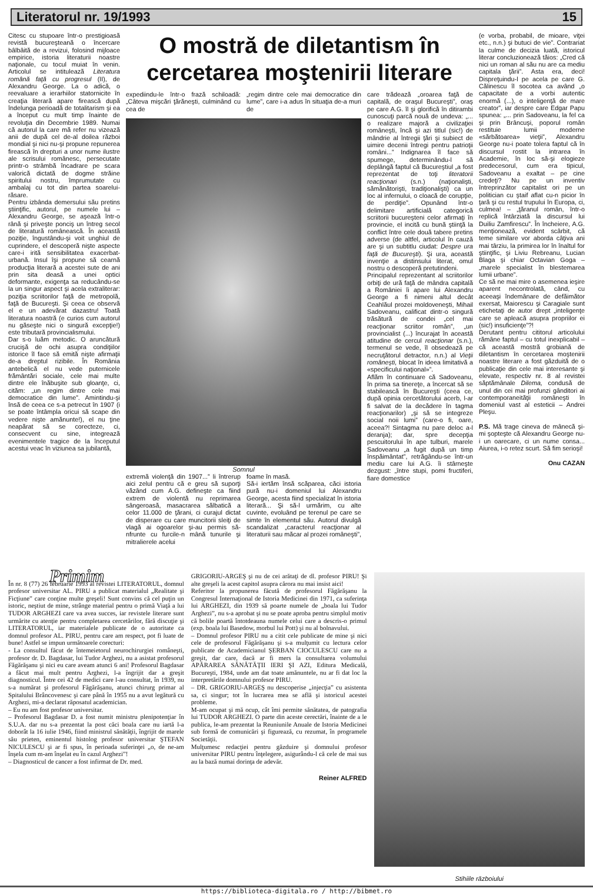Literatorul nr. 19/1993 15
Citesc cu stupoare într-o prestigioasă revistă bucureşteană o încercare bâlbâită de a revizui, folosind mijloace empirice, istoria literaturii noastre naţionale, cu tocul muiat în venin. Articolul se intitulează Literatura română faţă cu progresul (II), de Alexandru George. La o adică, o reevaluare a ierarhiilor statornicite în creaţia literară apare firească după îndelunga perioadă de totalitarism şi ea a început cu mult timp înainte de revoluţia din Decembrie 1989. Numai că autorul la care mă refer nu vizează anii de după cel de-al doilea război mondial şi nici nu-şi propune repunerea firească în drepturi a unor nume ilustre ale scrisului românesc, persecutate printr-o strâmbă încadrare pe scara valorică dictată de dogme străine spiritului nostru, împrumutate cu ambalaj cu tot din partea soarelui-răsare.
Pentru izbânda demersului său pretins ştiinţific, autorul, pe numele lui – Alexandru George, se aşează într-o rână şi priveşte ponciş un întreg secol de literatură românească. În această poziţie, îngustându-şi voit unghiul de cuprindere, el descoperă nişte aspecte care-i irită sensibilitatea exacerbat-urbană. Insul îşi propune să cearnă producţia literară a acestei sute de ani prin sita deasă a unei optici deformante, exigenţa sa reducându-se la un singur aspect şi acela extraliterar: poziţia scriitorilor faţă de metropolă, faţă de Bucureşti. Şi ceea ce observă el e un adevărat dazastru! Toată literatura noastră (e curios cum autorul nu găseşte nici o singură excepţie!) este tributară provincialismului.
Dar s-o luăm metodic. O aruncătură crucişă de ochi asupra condiţiilor istorice îl face să emită nişte afirmaţii de-a dreptul rizibile. În România antebelică el nu vede puternicele frământări sociale, cele mai multe dintre ele înăbuşite sub gloanţe, ci, cităm: „un regim dintre cele mai democratice din lume”. Amintindu-şi însă de ceea ce s-a petrecut în 1907 (i se poate întâmpla oricui să scape din vedere nişte amănunte!), el nu ţine neapărat să se corecteze, ci, consecvent cu sine, integrează evenimentele tragice de la începutul acestui veac în viziunea sa jubilantă,
O mostră de diletantism în cercetarea moştenirii literare
expediindu-le într-o frază schiloadă: „Câteva mişcări ţărăneşti, culminând cu cea de
„regim dintre cele mai democratice din lume”, care i-a adus în situaţia de-a muri de
Somnul
extremă violenţă din 1907...” li întrerup aici zelul pentru că e greu să suporţi văzând cum A.G. defineşte ca fiind extrem de violentă nu reprimarea sângeroasă, masacrarea sălbatică a celor 11.000 de ţărani, ci curajul dictat de disperare cu care muncitorii sleiţi de vlagă ai ogoarelor şi-au permis să-nfrunte cu furcile-n mână tunurile şi mitralierele acelui
foame în masă.
Să-i iertăm însă scăparea, căci istoria pură nu-i domeniul lui Alexandru George, acesta fiind specializat în istoria literară... Şi să-l urmărim, cu alte cuvinte, evoluând pe terenul pe care se simte în elementul său. Autorul divulgă scandalizat „caracterul reacţionar al literaturii sau măcar al prozei româneşti”,
care trădează „oroarea faţă de capitală, de oraşul Bucureşti”, oraş pe care A.G. îl şi glorifică în ditirambi cunoscuţi parcă nouă de undeva: „... o realizare majoră a civilizaţiei româneşti, încă şi azi titlul (sic!) de mândrie al întregii ţări şi subiect de uimire decenii întregi pentru patrioţii români...” Indignarea îl face să spumege, determinându-l să deplângă faptul că Bucureştiul „a fost reprezentat de toţi literatorii reacţionari (s.n.) (naţionalişti, sămănătorişti, tradiţionalişti) ca un loc al infernului, o cloacă de corupţie, de perdiţie”. Opunând într-o delimitare artificială categorică scriitorii bucureşteni celor afirmaţi în provincie, el incită cu bună ştiinţă la conflict între cele două tabere pretins adverse (de altfel, articolul în cauză are şi un subtitlu ciudat: Despre ura faţă de Bucureşti). Şi ura, această invenţie a distinsului literat, omul nostru o descoperă pretutindeni.
Principalul reprezentant al scriitorilor orbiţi de ură faţă de mândra capitală a României îi apare lui Alexandru George a fi nimeni altul decât Ceahlăul prozei moldoveneşti, Mihail Sadoveanu, calificat dintr-o singură trăsătură de condei „cel mai reacţionar scriitor român”, „un provincialist (...) încurajat în această atitudine de cercul reacţionar (s.n.), termenul se vede, îl obsedează pe necruţătorul detractor, n.n.) al Vieţii româneşti, blocat în ideea limitativă a «specificului naţional»”.
Aflăm în continuare că Sadoveanu, în prima sa tinereţe, a încercat să se stabilească în Bucureşti (ceea ce, după opinia cercetătorului acerb, l-ar fi salvat de la decădere în tagma reacţionarilor) „şi să se integreze social noii lumi” (care-o fi, oare, aceea?! Sintagma nu pare deloc a-l deranja); dar, spre decepţia pescuitorului în ape tulburi, marele Sadoveanu „a fugit după un timp înspăimântat”, retrăgându-se într-un mediu care lui A.G. îi stârneşte dezgust: „între stupi, pomi fructiferi, fiare domestice
(e vorba, probabil, de mioare, viţei etc., n.n.) şi butuci de vie”. Contrariat la culme de decizia luată, istoricul literar concluzionează tăios: „Cred că nici un roman al său nu are ca mediu capitala ţării”. Asta era, deci! Dispreţuindu-l pe acela pe care G. Călinescu îl socotea ca având „o capacitate de a vorbi autentic enormă (...), o inteligenţă de mare creator”, iar despre care Edgar Papu spunea: „... prin Sadoveanu, la fel ca şi prin Brâncuşi, poporul român restituie lumii moderne «sărbătoarea» vieţii”, Alexandru George nu-i poate tolera faptul că în discursul rostit la intrarea în Academie, în loc să-şi elogieze predecesorul, cum era tipicul, Sadoveanu a exaltat – pe cine credeţi? Nu pe un inventiv întreprinzător capitalist ori pe un politician cu ştaif aflat cu-n picior în ţară şi cu restul trupului în Europa, ci, culmea! – „ţăranul român, într-o replică întârziată la discursul lui Duiliu Zamfirescu”. În încheiere, A.G. menţionează, evident scârbit, că teme similare vor aborda câţiva ani mai târziu, la primirea lor în înaltul for ştiinţific, şi Liviu Rebreanu, Lucian Blaga şi chiar Octavian Goga – „marele specialist în blestemarea lumii urbane”.
Ce să ne mai mire o asemenea ieşire aparent necontrolată, când, cu aceeaşi îndemânare de defăimător exersat, Maiorescu şi Caragiale sunt etichetaţi de autor drept „inteligenţe care se apleacă asupra propriilor ei (sic!) insuficienţe”?!
Derutant pentru cititorul articolului rămâne faptul – cu totul inexplicabil – că această mostră grobiană de diletantism în cercetarea moştenirii noastre literare a fost găzduită de o publicaţie din cele mai interesante şi elevate, respectiv nr. 8 al revistei săptămânale Dilema, condusă de unul din cei mai profunzi gânditori ai contemporaneităţii româneşti în domeniul vast al esteticii – Andrei Pleşu.
P.S. Mă trage cineva de mânecă şi-mi şopteşte că Alexandru George nu-i un oarecare, ci un nume consa... Aiurea, i-o retez scurt. Să fim serioşi!
Onu CAZAN
Primim
În nr. 8 (77) 26 februarie 1993 al revistei LITERATORUL, domnul profesor universitar AL. PIRU a publicat materialul „Realitate şi Ficţiune” care conţine multe greşeli! Sunt convins că cel puţin un istoric, neştiut de mine, strânge material pentru o primă Viaţă a lui TUDOR ARGHEZI care va avea succes, iar revistele literare sunt urmărite cu atenţie pentru completarea cercetărilor, fără discuţie şi LITERATORUL, iar materialele publicate de o autoritate ca domnul profesor AL. PIRU, pentru care am respect, pot fi luate de bune! Astfel se impun următoarele corecturi:
- La consultul făcut de întemeietorul neurochirurgiei româneşti, profesor dr. D. Bagdasar, lui Tudor Arghezi, nu a asistat profesorul Făgărăşanu şi nici eu care aveam atunci 6 ani! Profesorul Bagdasar a făcut mai mult pentru Arghezi, l-a îngrijit dar a greşit diagnosticul. Între cei 42 de medici care l-au consultat, în 1939, nu s-a numărat şi profesorul Făgărăşanu, atunci chirurg primar al Spitalului Brâncovenesc şi care până în 1955 nu a avut legătură cu Arghezi, mi-a declarat răposatul academician.
– Eu nu am fost profesor universitar.
– Profesorul Bagdasar D. a fost numit ministru plenipotenţiar în S.U.A. dar nu s-a prezentat la post căci boala care nu iartă l-a doborât la 16 iulie 1946, fiind ministrul sănătăţii, îngrijit de marele său prieten, eminentul histolog profesor universitar ŞTEFAN NICULESCU şi ar fi spus, în perioada suferinţei „o, de ne-am înşela cum m-am înşelat eu în cazul Arghezi”!
– Diagnosticul de cancer a fost infirmat de Dr. med.
GRIGORIU-ARGEŞ şi nu de cei arătaţi de dl. profesor PIRU! Şi alte greşeli la acest capitol asupra cărora nu mai insist aici!
Referitor la propunerea făcută de profesorul Făgărăşanu la Congresul Internaţional de Istoria Medicinei din 1971, ca suferinţa lui ARGHEZI, din 1939 să poarte numele de „boala lui Tudor Arghezi”, nu s-a aprobat şi nu se poate aproba pentru simplul motiv că bolile poartă întotdeauna numele celui care a descris-o primul (exp. boala lui Basedow, morbul lui Pott) şi nu al bolnavului.
– Domnul profesor PIRU nu a citit cele publicate de mine şi nici cele de profesorul Făgărăşanu şi s-a mulţumit cu lectura celor publicate de Academicianul ŞERBAN CIOCULESCU care nu a greşit, dar care, dacă ar fi mers la consultarea volumului APĂRAREA SĂNĂTĂŢII IERI ŞI AZI, Editura Medicală, Bucureşti, 1984, unde am dat toate amănuntele, nu ar fi dat loc la interpretările domnului profesor PIRU.
– DR. GRIGORIU-ARGEŞ nu descoperise „injecţia” cu asistenta sa, ci singur; tot în lucrarea mea se află şi istoricul acestei probleme.
M-am ocupat şi mă ocup, cât îmi permite sănătatea, de patografia lui TUDOR ARGHEZI. O parte din aceste cerectări, înainte de a le publica, le-am prezentat la Reuniunile Anuale de Istoria Medicinei sub formă de comunicări şi figurează, cu rezumat, în programele Societăţii.
Mulţumesc redacţiei pentru găzduire şi domnului profesor universitar PIRU pentru înţelegere, asigurându-l că cele de mai sus au la bază numai dorinţa de adevăr.
Reiner ALFRED
Stihiile războiului
https://biblioteca-digitala.ro / http://bibmet.ro